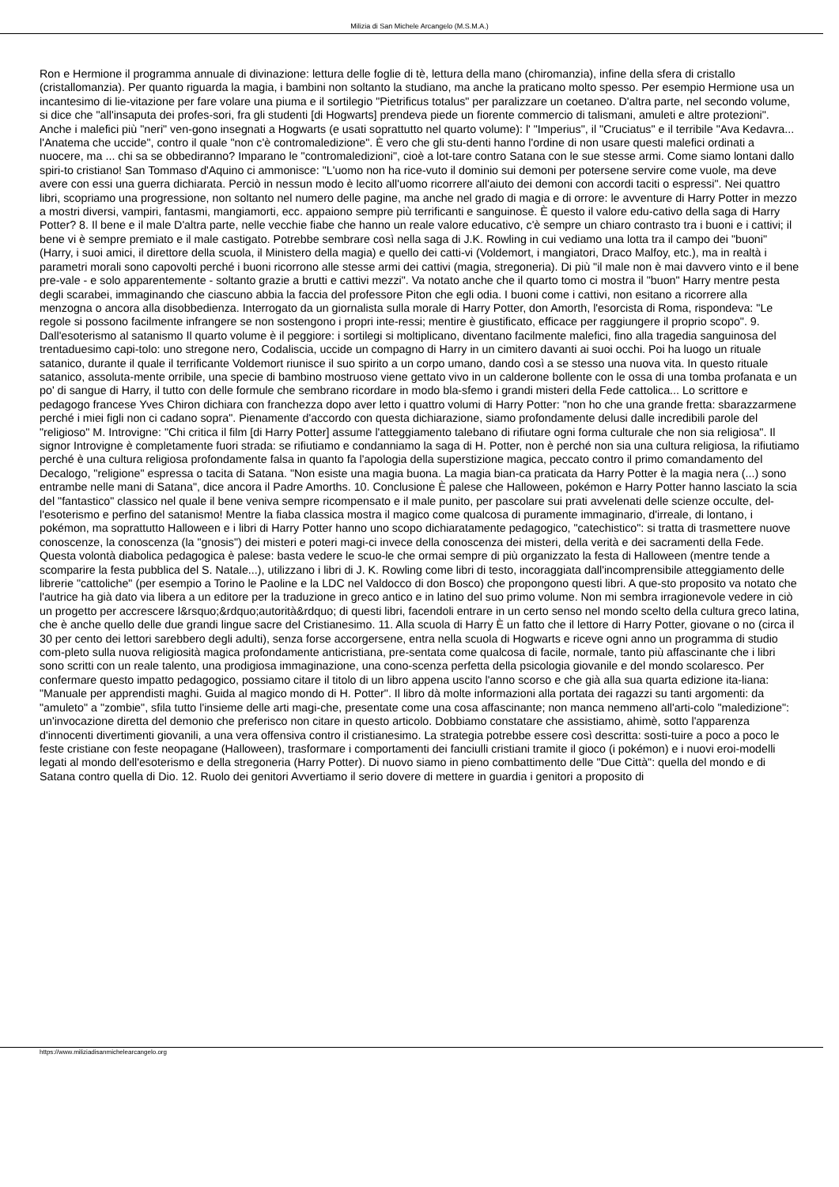Milizia di San Michele Arcangelo (M.S.M.A.)
Ron e Hermione il programma annuale di divinazione: lettura delle foglie di tè, lettura della mano (chiromanzia), infine della sfera di cristallo (cristallomanzia). Per quanto riguarda la magia, i bambini non soltanto la studiano, ma anche la praticano molto spesso. Per esempio Hermione usa un incantesimo di lie-vitazione per fare volare una piuma e il sortilegio "Pietrificus totalus" per paralizzare un coetaneo. D'altra parte, nel secondo volume, si dice che "all'insaputa dei profes-sori, fra gli studenti [di Hogwarts] prendeva piede un fiorente commercio di talismani, amuleti e altre protezioni". Anche i malefici più "neri" ven-gono insegnati a Hogwarts (e usati soprattutto nel quarto volume): l' "Imperius", il "Cruciatus" e il terribile "Ava Kedavra... l'Anatema che uccide", contro il quale "non c'è contromaledizione". È vero che gli stu-denti hanno l'ordine di non usare questi malefici ordinati a nuocere, ma ... chi sa se obbediranno? Imparano le "contromaledizioni", cioè a lot-tare contro Satana con le sue stesse armi. Come siamo lontani dallo spiri-to cristiano! San Tommaso d'Aquino ci ammonisce: "L'uomo non ha rice-vuto il dominio sui demoni per potersene servire come vuole, ma deve avere con essi una guerra dichiarata. Perciò in nessun modo è lecito all'uomo ricorrere all'aiuto dei demoni con accordi taciti o espressi". Nei quattro libri, scopriamo una progressione, non soltanto nel numero delle pagine, ma anche nel grado di magia e di orrore: le avventure di Harry Potter in mezzo a mostri diversi, vampiri, fantasmi, mangiamorti, ecc. appaiono sempre più terrificanti e sanguinose. È questo il valore edu-cativo della saga di Harry Potter? 8. Il bene e il male D'altra parte, nelle vecchie fiabe che hanno un reale valore educativo, c'è sempre un chiaro contrasto tra i buoni e i cattivi; il bene vi è sempre premiato e il male castigato. Potrebbe sembrare così nella saga di J.K. Rowling in cui vediamo una lotta tra il campo dei "buoni" (Harry, i suoi amici, il direttore della scuola, il Ministero della magia) e quello dei catti-vi (Voldemort, i mangiatori, Draco Malfoy, etc.), ma in realtà i parametri morali sono capovolti perché i buoni ricorrono alle stesse armi dei cattivi (magia, stregoneria). Di più "il male non è mai davvero vinto e il bene pre-vale - e solo apparentemente - soltanto grazie a brutti e cattivi mezzi". Va notato anche che il quarto tomo ci mostra il "buon" Harry mentre pesta degli scarabei, immaginando che ciascuno abbia la faccia del professore Piton che egli odia. I buoni come i cattivi, non esitano a ricorrere alla menzogna o ancora alla disobbedienza. Interrogato da un giornalista sulla morale di Harry Potter, don Amorth, l'esorcista di Roma, rispondeva: "Le regole si possono facilmente infrangere se non sostengono i propri inte-ressi; mentire è giustificato, efficace per raggiungere il proprio scopo". 9. Dall'esoterismo al satanismo Il quarto volume è il peggiore: i sortilegi si moltiplicano, diventano facilmente malefici, fino alla tragedia sanguinosa del trentaduesimo capi-tolo: uno stregone nero, Codaliscia, uccide un compagno di Harry in un cimitero davanti ai suoi occhi. Poi ha luogo un rituale satanico, durante il quale il terrificante Voldemort riunisce il suo spirito a un corpo umano, dando così a se stesso una nuova vita. In questo rituale satanico, assoluta-mente orribile, una specie di bambino mostruoso viene gettato vivo in un calderone bollente con le ossa di una tomba profanata e un po' di sangue di Harry, il tutto con delle formule che sembrano ricordare in modo bla-sfemo i grandi misteri della Fede cattolica... Lo scrittore e pedagogo francese Yves Chiron dichiara con franchezza dopo aver letto i quattro volumi di Harry Potter: "non ho che una grande fretta: sbarazzarmene perché i miei figli non ci cadano sopra". Pienamente d'accordo con questa dichiarazione, siamo profondamente delusi dalle incredibili parole del "religioso" M. Introvigne: "Chi critica il film [di Harry Potter] assume l'atteggiamento talebano di rifiutare ogni forma culturale che non sia religiosa". Il signor Introvigne è completamente fuori strada: se rifiutiamo e condanniamo la saga di H. Potter, non è perché non sia una cultura religiosa, la rifiutiamo perché è una cultura religiosa profondamente falsa in quanto fa l'apologia della superstizione magica, peccato contro il primo comandamento del Decalogo, "religione" espressa o tacita di Satana. "Non esiste una magia buona. La magia bian-ca praticata da Harry Potter è la magia nera (...) sono entrambe nelle mani di Satana", dice ancora il Padre Amorths. 10. Conclusione È palese che Halloween, pokémon e Harry Potter hanno lasciato la scia del "fantastico" classico nel quale il bene veniva sempre ricompensato e il male punito, per pascolare sui prati avvelenati delle scienze occulte, del-l'esoterismo e perfino del satanismo! Mentre la fiaba classica mostra il magico come qualcosa di puramente immaginario, d'irreale, di lontano, i pokémon, ma soprattutto Halloween e i libri di Harry Potter hanno uno scopo dichiaratamente pedagogico, "catechistico": si tratta di trasmettere nuove conoscenze, la conoscenza (la "gnosis") dei misteri e poteri magi-ci invece della conoscenza dei misteri, della verità e dei sacramenti della Fede. Questa volontà diabolica pedagogica è palese: basta vedere le scuo-le che ormai sempre di più organizzato la festa di Halloween (mentre tende a scomparire la festa pubblica del S. Natale...), utilizzano i libri di J. K. Rowling come libri di testo, incoraggiata dall'incomprensibile atteggiamento delle librerie "cattoliche" (per esempio a Torino le Paoline e la LDC nel Valdocco di don Bosco) che propongono questi libri. A que-sto proposito va notato che l'autrice ha già dato via libera a un editore per la traduzione in greco antico e in latino del suo primo volume. Non mi sembra irragionevole vedere in ciò un progetto per accrescere l&rsquo;&rdquo;autorità&rdquo; di questi libri, facendoli entrare in un certo senso nel mondo scelto della cultura greco latina, che è anche quello delle due grandi lingue sacre del Cristianesimo. 11. Alla scuola di Harry È un fatto che il lettore di Harry Potter, giovane o no (circa il 30 per cento dei lettori sarebbero degli adulti), senza forse accorgersene, entra nella scuola di Hogwarts e riceve ogni anno un programma di studio com-pleto sulla nuova religiosità magica profondamente anticristiana, pre-sentata come qualcosa di facile, normale, tanto più affascinante che i libri sono scritti con un reale talento, una prodigiosa immaginazione, una cono-scenza perfetta della psicologia giovanile e del mondo scolaresco. Per confermare questo impatto pedagogico, possiamo citare il titolo di un libro appena uscito l'anno scorso e che già alla sua quarta edizione ita-liana: "Manuale per apprendisti maghi. Guida al magico mondo di H. Potter". Il libro dà molte informazioni alla portata dei ragazzi su tanti argomenti: da "amuleto" a "zombie", sfila tutto l'insieme delle arti magi-che, presentate come una cosa affascinante; non manca nemmeno all'arti-colo "maledizione": un'invocazione diretta del demonio che preferisco non citare in questo articolo. Dobbiamo constatare che assistiamo, ahimè, sotto l'apparenza d'innocenti divertimenti giovanili, a una vera offensiva contro il cristianesimo. La strategia potrebbe essere così descritta: sosti-tuire a poco a poco le feste cristiane con feste neopagane (Halloween), trasformare i comportamenti dei fanciulli cristiani tramite il gioco (i pokémon) e i nuovi eroi-modelli legati al mondo dell'esoterismo e della stregoneria (Harry Potter). Di nuovo siamo in pieno combattimento delle "Due Città": quella del mondo e di Satana contro quella di Dio. 12. Ruolo dei genitori Avvertiamo il serio dovere di mettere in guardia i genitori a proposito di
https://www.miliziadisanmichelearcangelo.org